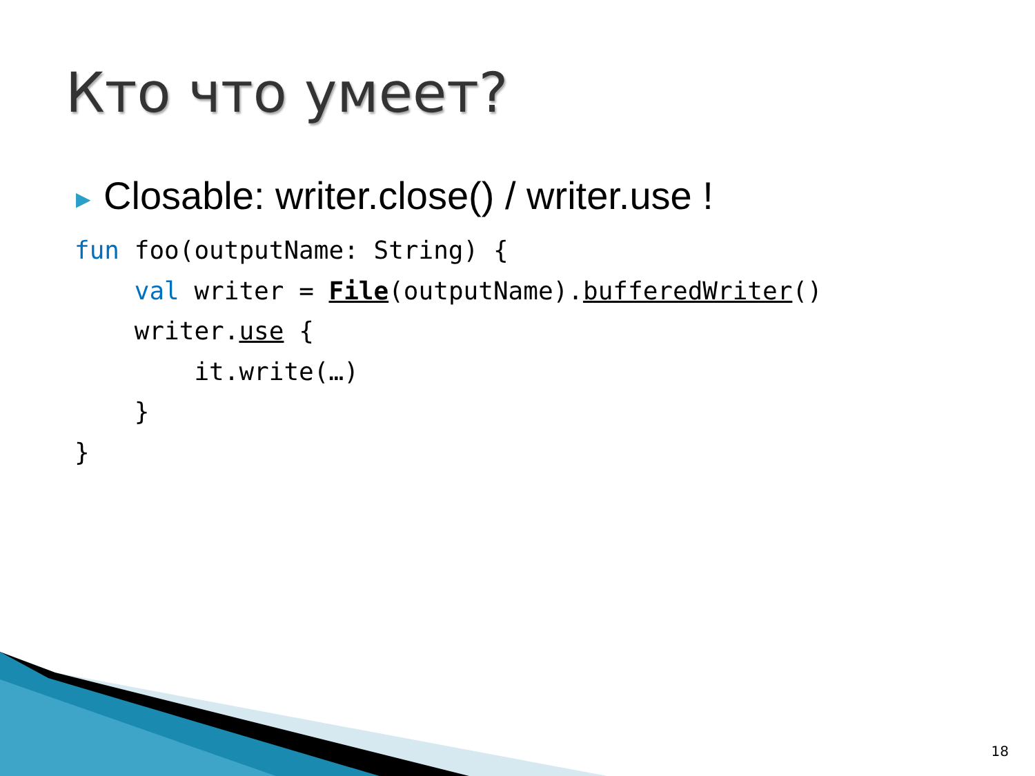Кто что умеет?
▶ Closable: writer.close() / writer.use !
fun foo(outputName: String) {
    val writer = File(outputName).bufferedWriter()
    writer.use {
        it.write(…)
    }
}
18